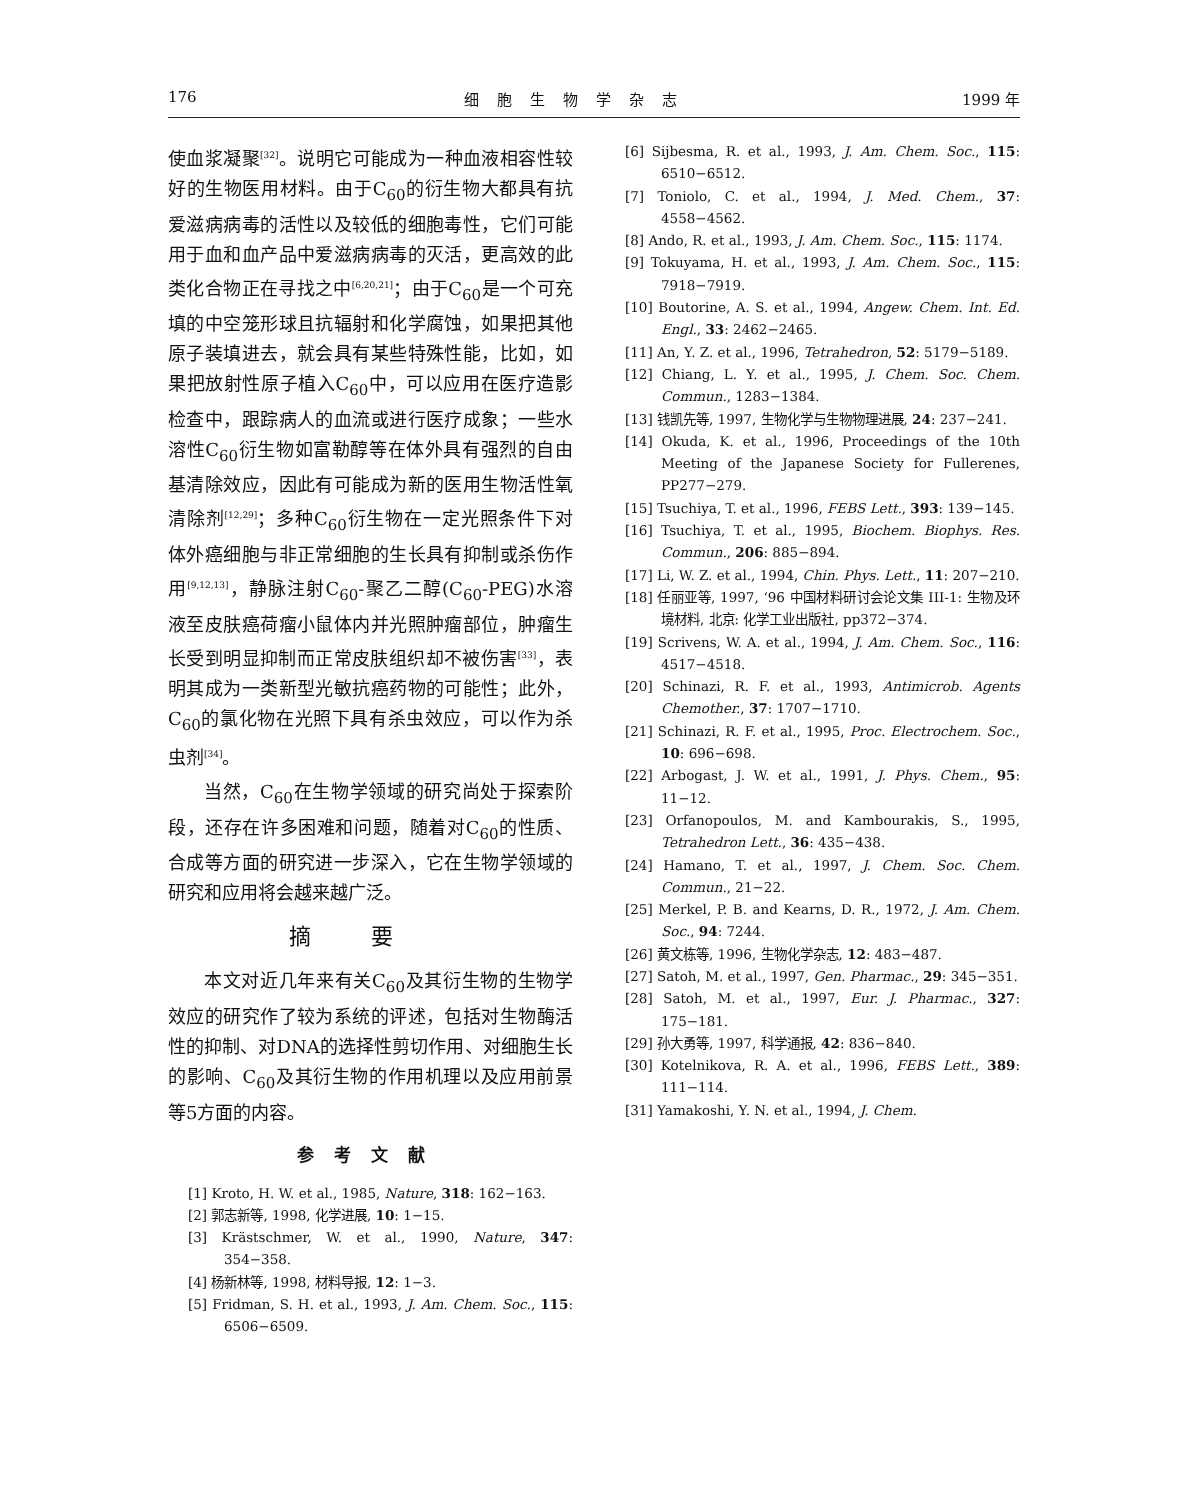176 细胞生物学杂志 1999 年
使血浆凝聚<sup>[32]</sup>。说明它可能成为一种血液相容性较好的生物医用材料。由于C<sub>60</sub>的衍生物大都具有抗爱滋病病毒的活性以及较低的细胞毒性，它们可能用于血和血产品中爱滋病病毒的灭活，更高效的此类化合物正在寻找之中<sup>[6,20,21]</sup>；由于C<sub>60</sub>是一个可充填的中空笼形球且抗辐射和化学腐蚀，如果把其他原子装填进去，就会具有某些特殊性能，比如，如果把放射性原子植入C<sub>60</sub>中，可以应用在医疗造影检查中，跟踪病人的血流或进行医疗成象；一些水溶性C<sub>60</sub>衍生物如富勒醇等在体外具有强烈的自由基清除效应，因此有可能成为新的医用生物活性氧清除剂<sup>[12,29]</sup>；多种C<sub>60</sub>衍生物在一定光照条件下对体外癌细胞与非正常细胞的生长具有抑制或杀伤作用<sup>[9,12,13]</sup>，静脉注射C<sub>60</sub>-聚乙二醇(C<sub>60</sub>-PEG)水溶液至皮肤癌荷瘤小鼠体内并光照肿瘤部位，肿瘤生长受到明显抑制而正常皮肤组织却不被伤害<sup>[33]</sup>，表明其成为一类新型光敏抗癌药物的可能性；此外，C<sub>60</sub>的氯化物在光照下具有杀虫效应，可以作为杀虫剂<sup>[34]</sup>。
当然，C<sub>60</sub>在生物学领域的研究尚处于探索阶段，还存在许多困难和问题，随着对C<sub>60</sub>的性质、合成等方面的研究进一步深入，它在生物学领域的研究和应用将会越来越广泛。
摘要
本文对近几年来有关C<sub>60</sub>及其衍生物的生物学效应的研究作了较为系统的评述，包括对生物酶活性的抑制、对DNA的选择性剪切作用、对细胞生长的影响、C<sub>60</sub>及其衍生物的作用机理以及应用前景等5方面的内容。
参考文献
[1] Kroto, H. W. et al., 1985, Nature, 318: 162−163.
[2] 郭志新等, 1998, 化学进展, 10: 1−15.
[3] Krästschmer, W. et al., 1990, Nature, 347: 354−358.
[4] 杨新林等, 1998, 材料导报, 12: 1−3.
[5] Fridman, S. H. et al., 1993, J. Am. Chem. Soc., 115: 6506−6509.
[6] Sijbesma, R. et al., 1993, J. Am. Chem. Soc., 115: 6510−6512.
[7] Toniolo, C. et al., 1994, J. Med. Chem., 37: 4558−4562.
[8] Ando, R. et al., 1993, J. Am. Chem. Soc., 115: 1174.
[9] Tokuyama, H. et al., 1993, J. Am. Chem. Soc., 115: 7918−7919.
[10] Boutorine, A. S. et al., 1994, Angew. Chem. Int. Ed. Engl., 33: 2462−2465.
[11] An, Y. Z. et al., 1996, Tetrahedron, 52: 5179−5189.
[12] Chiang, L. Y. et al., 1995, J. Chem. Soc. Chem. Commun., 1283−1384.
[13] 钱凯先等, 1997, 生物化学与生物物理进展, 24: 237−241.
[14] Okuda, K. et al., 1996, Proceedings of the 10th Meeting of the Japanese Society for Fullerenes, PP277−279.
[15] Tsuchiya, T. et al., 1996, FEBS Lett., 393: 139−145.
[16] Tsuchiya, T. et al., 1995, Biochem. Biophys. Res. Commun., 206: 885−894.
[17] Li, W. Z. et al., 1994, Chin. Phys. Lett., 11: 207−210.
[18] 任丽亚等, 1997, ‘96 中国材料研讨会论文集 III-1: 生物及环境材料, 北京: 化学工业出版社, pp372−374.
[19] Scrivens, W. A. et al., 1994, J. Am. Chem. Soc., 116: 4517−4518.
[20] Schinazi, R. F. et al., 1993, Antimicrob. Agents Chemother., 37: 1707−1710.
[21] Schinazi, R. F. et al., 1995, Proc. Electrochem. Soc., 10: 696−698.
[22] Arbogast, J. W. et al., 1991, J. Phys. Chem., 95: 11−12.
[23] Orfanopoulos, M. and Kambourakis, S., 1995, Tetrahedron Lett., 36: 435−438.
[24] Hamano, T. et al., 1997, J. Chem. Soc. Chem. Commun., 21−22.
[25] Merkel, P. B. and Kearns, D. R., 1972, J. Am. Chem. Soc., 94: 7244.
[26] 黄文栋等, 1996, 生物化学杂志, 12: 483−487.
[27] Satoh, M. et al., 1997, Gen. Pharmac., 29: 345−351.
[28] Satoh, M. et al., 1997, Eur. J. Pharmac., 327: 175−181.
[29] 孙大勇等, 1997, 科学通报, 42: 836−840.
[30] Kotelnikova, R. A. et al., 1996, FEBS Lett., 389: 111−114.
[31] Yamakoshi, Y. N. et al., 1994, J. Chem.